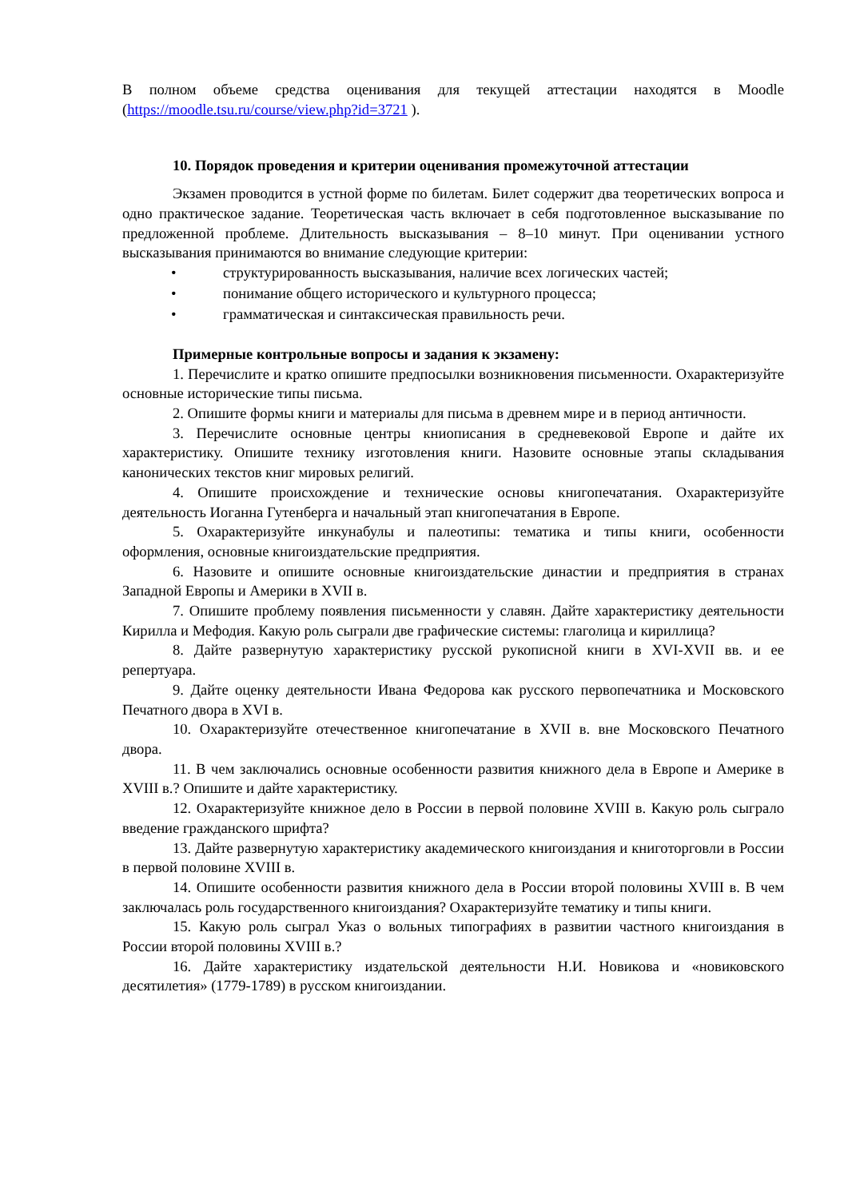В полном объеме средства оценивания для текущей аттестации находятся в Moodle (https://moodle.tsu.ru/course/view.php?id=3721 ).
10. Порядок проведения и критерии оценивания промежуточной аттестации
Экзамен проводится в устной форме по билетам. Билет содержит два теоретических вопроса и одно практическое задание. Теоретическая часть включает в себя подготовленное высказывание по предложенной проблеме. Длительность высказывания – 8–10 минут. При оценивании устного высказывания принимаются во внимание следующие критерии:
• структурированность высказывания, наличие всех логических частей;
• понимание общего исторического и культурного процесса;
• грамматическая и синтаксическая правильность речи.
Примерные контрольные вопросы и задания к экзамену:
1. Перечислите и кратко опишите предпосылки возникновения письменности. Охарактеризуйте основные исторические типы письма.
2. Опишите формы книги и материалы для письма в древнем мире и в период античности.
3. Перечислите основные центры книописания в средневековой Европе и дайте их характеристику. Опишите технику изготовления книги. Назовите основные этапы складывания канонических текстов книг мировых религий.
4. Опишите происхождение и технические основы книгопечатания. Охарактеризуйте деятельность Иоганна Гутенберга и начальный этап книгопечатания в Европе.
5. Охарактеризуйте инкунабулы и палеотипы: тематика и типы книги, особенности оформления, основные книгоиздательские предприятия.
6. Назовите и опишите основные книгоиздательские династии и предприятия в странах Западной Европы и Америки в XVII в.
7. Опишите проблему появления письменности у славян. Дайте характеристику деятельности Кирилла и Мефодия. Какую роль сыграли две графические системы: глаголица и кириллица?
8. Дайте развернутую характеристику русской рукописной книги в XVI-XVII вв. и ее репертуара.
9. Дайте оценку деятельности Ивана Федорова как русского первопечатника и Московского Печатного двора в XVI в.
10. Охарактеризуйте отечественное книгопечатание в XVII в. вне Московского Печатного двора.
11. В чем заключались основные особенности развития книжного дела в Европе и Америке в XVIII в.? Опишите и дайте характеристику.
12. Охарактеризуйте книжное дело в России в первой половине XVIII в. Какую роль сыграло введение гражданского шрифта?
13. Дайте развернутую характеристику академического книгоиздания и книготорговли в России в первой половине XVIII в.
14. Опишите особенности развития книжного дела в России второй половины XVIII в. В чем заключалась роль государственного книгоиздания? Охарактеризуйте тематику и типы книги.
15. Какую роль сыграл Указ о вольных типографиях в развитии частного книгоиздания в России второй половины XVIII в.?
16. Дайте характеристику издательской деятельности Н.И. Новикова и «новиковского десятилетия» (1779-1789) в русском книгоиздании.